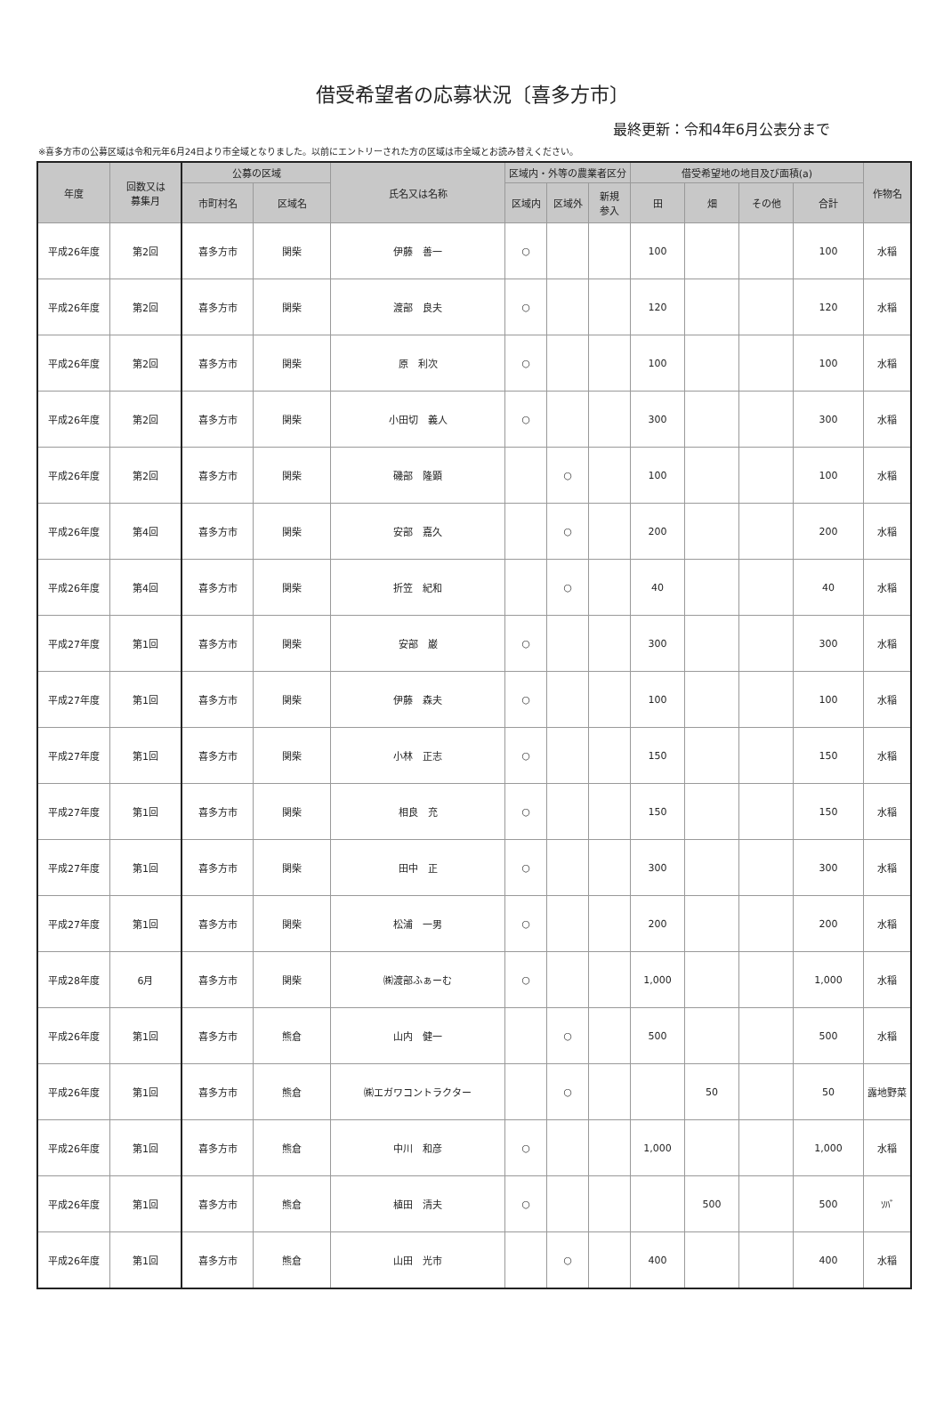借受希望者の応募状況〔喜多方市〕
最終更新：令和4年6月公表分まで
※喜多方市の公募区域は令和元年6月24日より市全域となりました。以前にエントリーされた方の区域は市全域とお読み替えください。
| 年度 | 回数又は 募集月 | 公募の区域 | | 氏名又は名称 | 区域内・外等の農業者区分 | | | 借受希望地の地目及び面積(a) | | | | 作物名 |
| --- | --- | --- | --- | --- | --- | --- | --- | --- | --- | --- | --- | --- |
| | | 市町村名 | 区域名 | | 区域内 | 区域外 | 新規 参入 | 田 | 畑 | その他 | 合計 | |
| 平成26年度 | 第2回 | 喜多方市 | 関柴 | 伊藤 善一 | ○ | | | 100 | | | 100 | 水稲 |
| 平成26年度 | 第2回 | 喜多方市 | 関柴 | 渡部 良夫 | ○ | | | 120 | | | 120 | 水稲 |
| 平成26年度 | 第2回 | 喜多方市 | 関柴 | 原 利次 | ○ | | | 100 | | | 100 | 水稲 |
| 平成26年度 | 第2回 | 喜多方市 | 関柴 | 小田切 義人 | ○ | | | 300 | | | 300 | 水稲 |
| 平成26年度 | 第2回 | 喜多方市 | 関柴 | 磯部 隆顕 | | ○ | | 100 | | | 100 | 水稲 |
| 平成26年度 | 第4回 | 喜多方市 | 関柴 | 安部 嘉久 | | ○ | | 200 | | | 200 | 水稲 |
| 平成26年度 | 第4回 | 喜多方市 | 関柴 | 折笠 紀和 | | ○ | | 40 | | | 40 | 水稲 |
| 平成27年度 | 第1回 | 喜多方市 | 関柴 | 安部 巌 | ○ | | | 300 | | | 300 | 水稲 |
| 平成27年度 | 第1回 | 喜多方市 | 関柴 | 伊藤 森夫 | ○ | | | 100 | | | 100 | 水稲 |
| 平成27年度 | 第1回 | 喜多方市 | 関柴 | 小林 正志 | ○ | | | 150 | | | 150 | 水稲 |
| 平成27年度 | 第1回 | 喜多方市 | 関柴 | 相良 充 | ○ | | | 150 | | | 150 | 水稲 |
| 平成27年度 | 第1回 | 喜多方市 | 関柴 | 田中 正 | ○ | | | 300 | | | 300 | 水稲 |
| 平成27年度 | 第1回 | 喜多方市 | 関柴 | 松浦 一男 | ○ | | | 200 | | | 200 | 水稲 |
| 平成28年度 | 6月 | 喜多方市 | 関柴 | ㈱渡部ふぁーむ | ○ | | | 1,000 | | | 1,000 | 水稲 |
| 平成26年度 | 第1回 | 喜多方市 | 熊倉 | 山内 健一 | | ○ | | 500 | | | 500 | 水稲 |
| 平成26年度 | 第1回 | 喜多方市 | 熊倉 | ㈱エガワコントラクター | | ○ | | | 50 | | 50 | 露地野菜 |
| 平成26年度 | 第1回 | 喜多方市 | 熊倉 | 中川 和彦 | ○ | | | 1,000 | | | 1,000 | 水稲 |
| 平成26年度 | 第1回 | 喜多方市 | 熊倉 | 植田 清夫 | ○ | | | | 500 | | 500 | ｿﾊﾞ |
| 平成26年度 | 第1回 | 喜多方市 | 熊倉 | 山田 光市 | | ○ | | 400 | | | 400 | 水稲 |